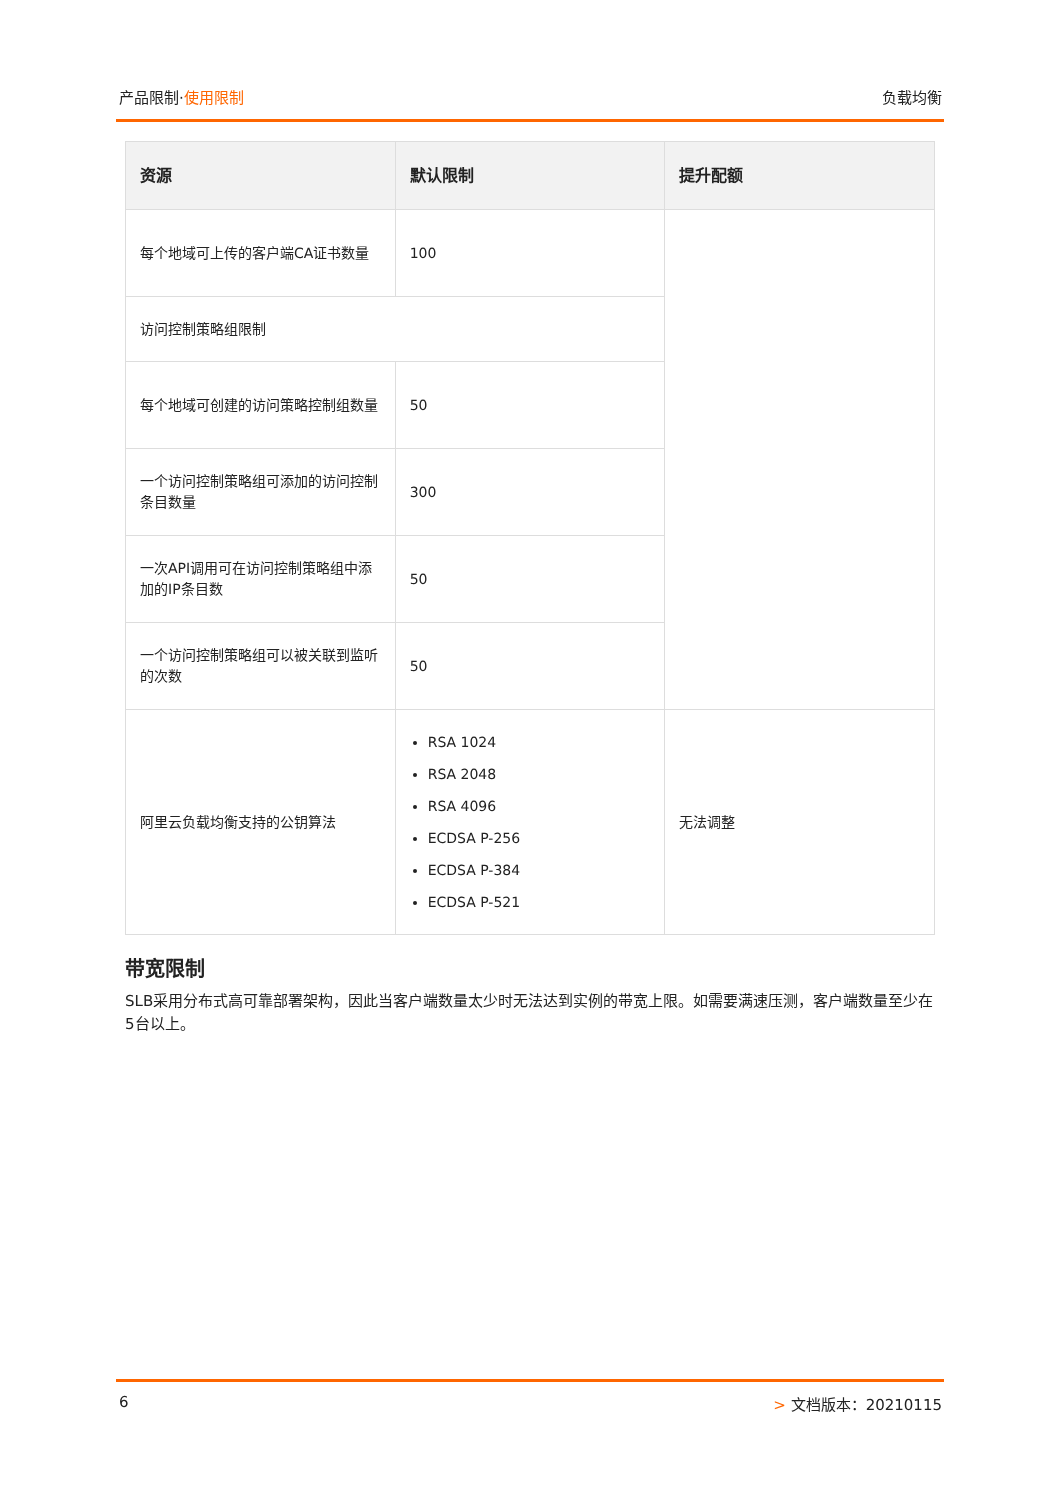产品限制·使用限制 负载均衡
| 资源 | 默认限制 | 提升配额 |
| --- | --- | --- |
| 每个地域可上传的客户端CA证书数量 | 100 | |
| 访问控制策略组限制 | | |
| 每个地域可创建的访问策略控制组数量 | 50 | |
| 一个访问控制策略组可添加的访问控制条目数量 | 300 | |
| 一次API调用可在访问控制策略组中添加的IP条目数 | 50 | |
| 一个访问控制策略组可以被关联到监听的次数 | 50 | |
| 阿里云负载均衡支持的公钥算法 | RSA 1024 RSA 2048 RSA 4096 ECDSA P-256 ECDSA P-384 ECDSA P-521 | 无法调整 |
带宽限制
SLB采用分布式高可靠部署架构，因此当客户端数量太少时无法达到实例的带宽上限。如需要满速压测，客户端数量至少在5台以上。
6 > 文档版本：20210115